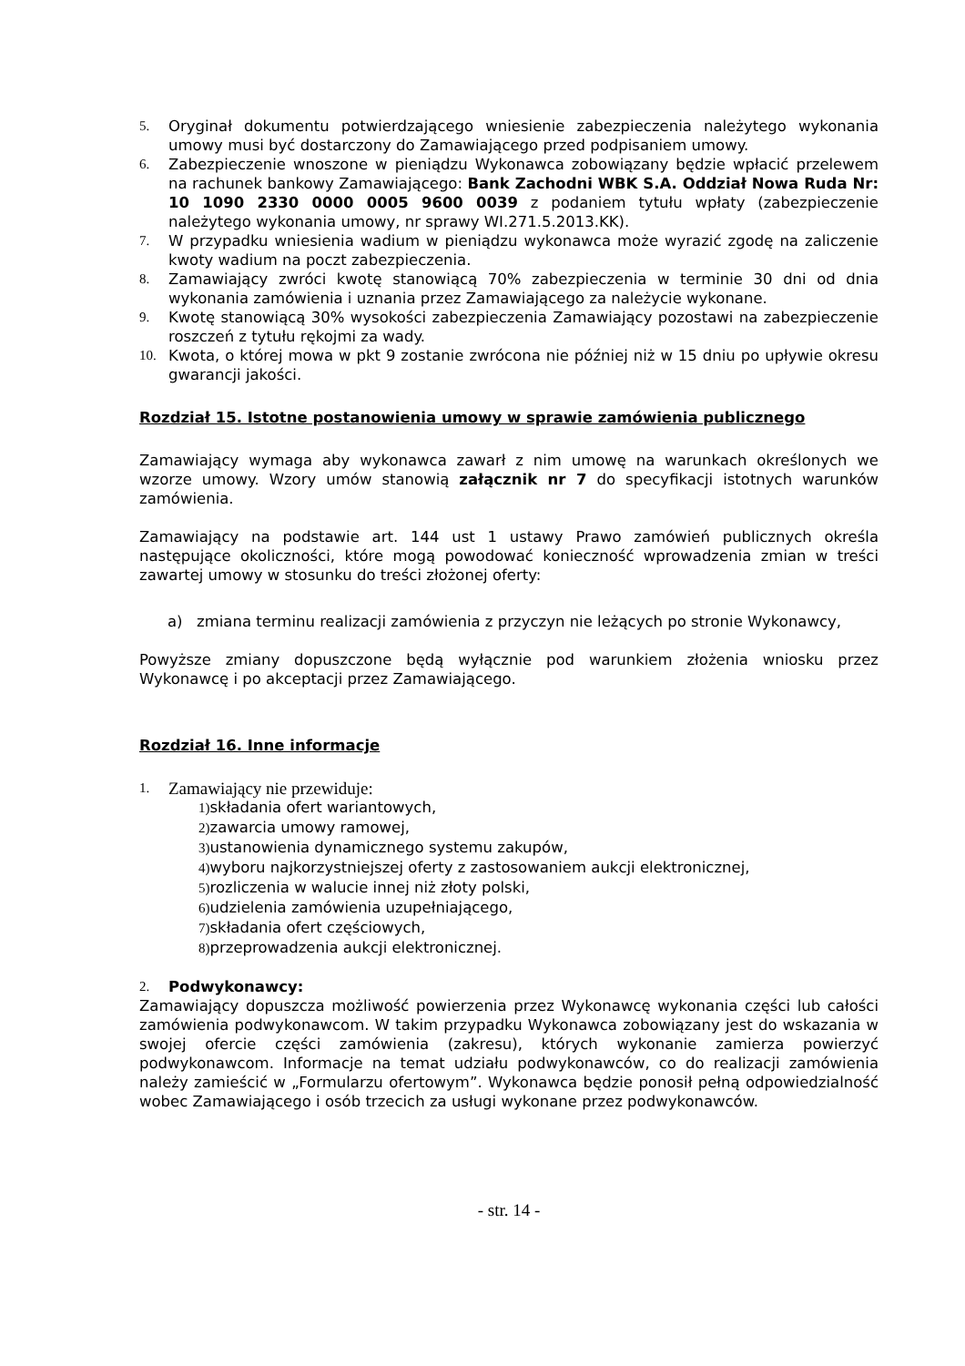5. Oryginał dokumentu potwierdzającego wniesienie zabezpieczenia należytego wykonania umowy musi być dostarczony do Zamawiającego przed podpisaniem umowy.
6. Zabezpieczenie wnoszone w pieniądzu Wykonawca zobowiązany będzie wpłacić przelewem na rachunek bankowy Zamawiającego: Bank Zachodni WBK S.A. Oddział Nowa Ruda Nr: 10 1090 2330 0000 0005 9600 0039 z podaniem tytułu wpłaty (zabezpieczenie należytego wykonania umowy, nr sprawy WI.271.5.2013.KK).
7. W przypadku wniesienia wadium w pieniądzu wykonawca może wyrazić zgodę na zaliczenie kwoty wadium na poczt zabezpieczenia.
8. Zamawiający zwróci kwotę stanowiącą 70% zabezpieczenia w terminie 30 dni od dnia wykonania zamówienia i uznania przez Zamawiającego za należycie wykonane.
9. Kwotę stanowiącą 30% wysokości zabezpieczenia Zamawiający pozostawi na zabezpieczenie roszczeń z tytułu rękojmi za wady.
10. Kwota, o której mowa w pkt 9 zostanie zwrócona nie później niż w 15 dniu po upływie okresu gwarancji jakości.
Rozdział 15. Istotne postanowienia umowy w sprawie zamówienia publicznego
Zamawiający wymaga aby wykonawca zawarł z nim umowę na warunkach określonych we wzorze umowy. Wzory umów stanowią załącznik nr 7 do specyfikacji istotnych warunków zamówienia.
Zamawiający na podstawie art. 144 ust 1 ustawy Prawo zamówień publicznych określa następujące okoliczności, które mogą powodować konieczność wprowadzenia zmian w treści zawartej umowy w stosunku do treści złożonej oferty:
a) zmiana terminu realizacji zamówienia z przyczyn nie leżących po stronie Wykonawcy,
Powyższe zmiany dopuszczone będą wyłącznie pod warunkiem złożenia wniosku przez Wykonawcę i po akceptacji przez Zamawiającego.
Rozdział 16. Inne informacje
1. Zamawiający nie przewiduje:
1) składania ofert wariantowych,
2) zawarcia umowy ramowej,
3) ustanowienia dynamicznego systemu zakupów,
4) wyboru najkorzystniejszej oferty z zastosowaniem aukcji elektronicznej,
5) rozliczenia w walucie innej niż złoty polski,
6) udzielenia zamówienia uzupełniającego,
7) składania ofert częściowych,
8) przeprowadzenia aukcji elektronicznej.
2. Podwykonawcy:
Zamawiający dopuszcza możliwość powierzenia przez Wykonawcę wykonania części lub całości zamówienia podwykonawcom. W takim przypadku Wykonawca zobowiązany jest do wskazania w swojej ofercie części zamówienia (zakresu), których wykonanie zamierza powierzyć podwykonawcom. Informacje na temat udziału podwykonawców, co do realizacji zamówienia należy zamieścić w „Formularzu ofertowym”. Wykonawca będzie ponosił pełną odpowiedzialność wobec Zamawiającego i osób trzecich za usługi wykonane przez podwykonawców.
- str. 14 -